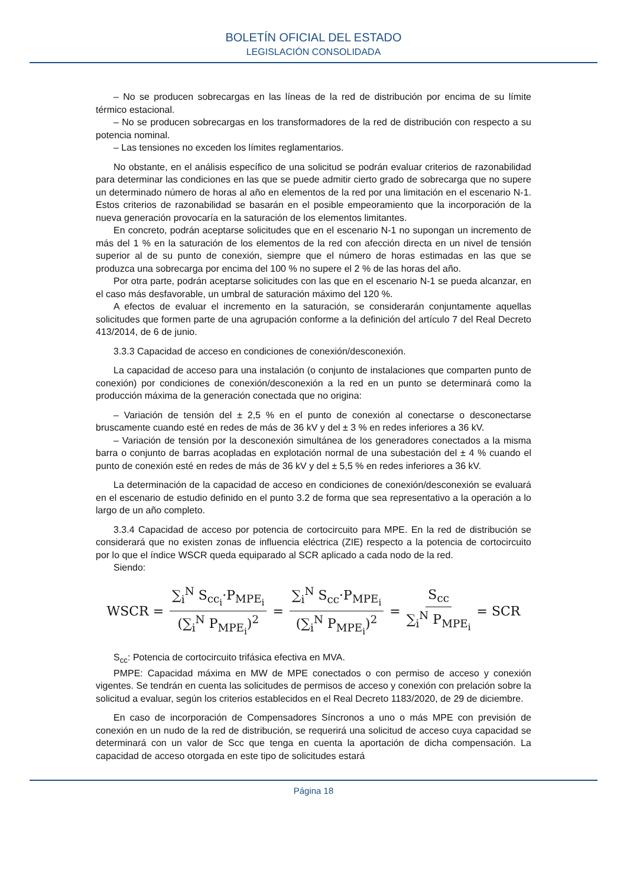BOLETÍN OFICIAL DEL ESTADO
LEGISLACIÓN CONSOLIDADA
– No se producen sobrecargas en las líneas de la red de distribución por encima de su límite térmico estacional.
– No se producen sobrecargas en los transformadores de la red de distribución con respecto a su potencia nominal.
– Las tensiones no exceden los límites reglamentarios.
No obstante, en el análisis específico de una solicitud se podrán evaluar criterios de razonabilidad para determinar las condiciones en las que se puede admitir cierto grado de sobrecarga que no supere un determinado número de horas al año en elementos de la red por una limitación en el escenario N-1. Estos criterios de razonabilidad se basarán en el posible empeoramiento que la incorporación de la nueva generación provocaría en la saturación de los elementos limitantes.
En concreto, podrán aceptarse solicitudes que en el escenario N-1 no supongan un incremento de más del 1 % en la saturación de los elementos de la red con afección directa en un nivel de tensión superior al de su punto de conexión, siempre que el número de horas estimadas en las que se produzca una sobrecarga por encima del 100 % no supere el 2 % de las horas del año.
Por otra parte, podrán aceptarse solicitudes con las que en el escenario N-1 se pueda alcanzar, en el caso más desfavorable, un umbral de saturación máximo del 120 %.
A efectos de evaluar el incremento en la saturación, se considerarán conjuntamente aquellas solicitudes que formen parte de una agrupación conforme a la definición del artículo 7 del Real Decreto 413/2014, de 6 de junio.
3.3.3 Capacidad de acceso en condiciones de conexión/desconexión.
La capacidad de acceso para una instalación (o conjunto de instalaciones que comparten punto de conexión) por condiciones de conexión/desconexión a la red en un punto se determinará como la producción máxima de la generación conectada que no origina:
– Variación de tensión del ± 2,5 % en el punto de conexión al conectarse o desconectarse bruscamente cuando esté en redes de más de 36 kV y del ± 3 % en redes inferiores a 36 kV.
– Variación de tensión por la desconexión simultánea de los generadores conectados a la misma barra o conjunto de barras acopladas en explotación normal de una subestación del ± 4 % cuando el punto de conexión esté en redes de más de 36 kV y del ± 5,5 % en redes inferiores a 36 kV.
La determinación de la capacidad de acceso en condiciones de conexión/desconexión se evaluará en el escenario de estudio definido en el punto 3.2 de forma que sea representativo a la operación a lo largo de un año completo.
3.3.4 Capacidad de acceso por potencia de cortocircuito para MPE. En la red de distribución se considerará que no existen zonas de influencia eléctrica (ZIE) respecto a la potencia de cortocircuito por lo que el índice WSCR queda equiparado al SCR aplicado a cada nodo de la red.
Siendo:
WSCR = ∑<sub>i</sub><sup>N</sup> S<sub>cc<sub>i</sub></sub>·P<sub>MPE<sub>i</sub></sub> (∑<sub>i</sub><sup>N</sup> P<sub>MPE<sub>i</sub></sub>)<sup>2</sup> = ∑<sub>i</sub><sup>N</sup> S<sub>cc</sub>·P<sub>MPE<sub>i</sub></sub> (∑<sub>i</sub><sup>N</sup> P<sub>MPE<sub>i</sub></sub>)<sup>2</sup> = S<sub>cc</sub> ∑<sub>i</sub><sup>N</sup> P<sub>MPE<sub>i</sub></sub> = SCR
S<sub>cc</sub>: Potencia de cortocircuito trifásica efectiva en MVA.
PMPE: Capacidad máxima en MW de MPE conectados o con permiso de acceso y conexión vigentes. Se tendrán en cuenta las solicitudes de permisos de acceso y conexión con prelación sobre la solicitud a evaluar, según los criterios establecidos en el Real Decreto 1183/2020, de 29 de diciembre.
En caso de incorporación de Compensadores Síncronos a uno o más MPE con previsión de conexión en un nudo de la red de distribución, se requerirá una solicitud de acceso cuya capacidad se determinará con un valor de Scc que tenga en cuenta la aportación de dicha compensación. La capacidad de acceso otorgada en este tipo de solicitudes estará
Página 18